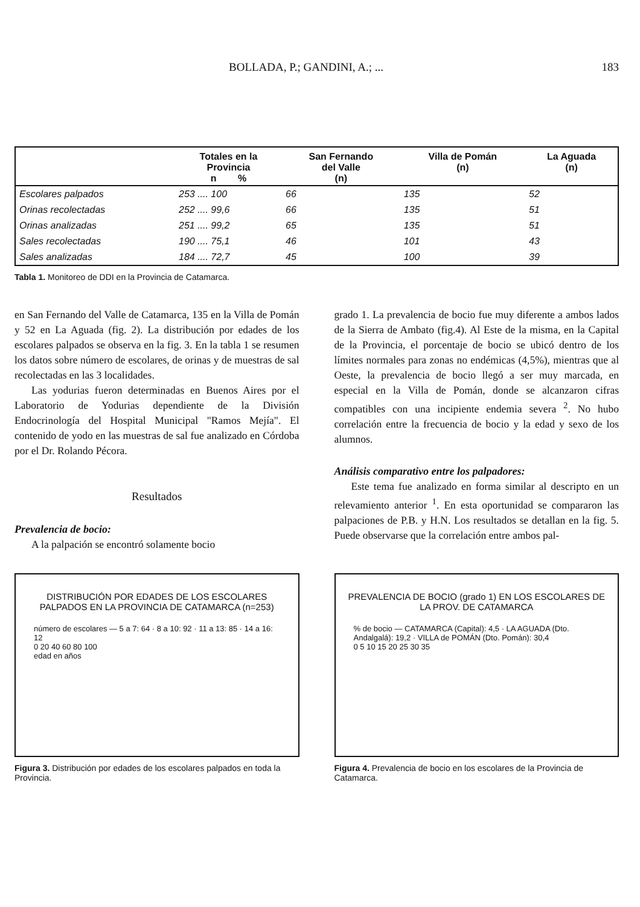BOLLADA, P.; GANDINI, A.; ... 183
| | Totales en la Provincia n % | San Fernando del Valle (n) | Villa de Pomán (n) | La Aguada (n) |
| --- | --- | --- | --- | --- |
| Escolares palpados | 253 .... 100 | 66 | 135 | 52 |
| Orinas recolectadas | 252 .... 99,6 | 66 | 135 | 51 |
| Orinas analizadas | 251 .... 99,2 | 65 | 135 | 51 |
| Sales recolectadas | 190 .... 75,1 | 46 | 101 | 43 |
| Sales analizadas | 184 .... 72,7 | 45 | 100 | 39 |
Tabla 1. Monitoreo de DDI en la Provincia de Catamarca.
en San Fernando del Valle de Catamarca, 135 en la Villa de Pomán y 52 en La Aguada (fig. 2). La distribución por edades de los escolares palpados se observa en la fig. 3. En la tabla 1 se resumen los datos sobre número de escolares, de orinas y de muestras de sal recolectadas en las 3 localidades.
Las yodurias fueron determinadas en Buenos Aires por el Laboratorio de Yodurias dependiente de la División Endocrinología del Hospital Municipal "Ramos Mejía". El contenido de yodo en las muestras de sal fue analizado en Córdoba por el Dr. Rolando Pécora.
Resultados
Prevalencia de bocio:
A la palpación se encontró solamente bocio
grado 1. La prevalencia de bocio fue muy diferente a ambos lados de la Sierra de Ambato (fig.4). Al Este de la misma, en la Capital de la Provincia, el porcentaje de bocio se ubicó dentro de los límites normales para zonas no endémicas (4,5%), mientras que al Oeste, la prevalencia de bocio llegó a ser muy marcada, en especial en la Villa de Pomán, donde se alcanzaron cifras compatibles con una incipiente endemia severa <sup>2</sup>. No hubo correlación entre la frecuencia de bocio y la edad y sexo de los alumnos.
Análisis comparativo entre los palpadores:
Este tema fue analizado en forma similar al descripto en un relevamiento anterior <sup>1</sup>. En esta oportunidad se compararon las palpaciones de P.B. y H.N. Los resultados se detallan en la fig. 5. Puede observarse que la correlación entre ambos pal-
DISTRIBUCIÓN POR EDADES DE LOS ESCOLARES PALPADOS EN LA PROVINCIA DE CATAMARCA (n=253)
número de escolares — 5 a 7: 64 · 8 a 10: 92 · 11 a 13: 85 · 14 a 16: 12
0 20 40 60 80 100
edad en años
Figura 3. Distribución por edades de los escolares palpados en toda la Provincia.
PREVALENCIA DE BOCIO (grado 1) EN LOS ESCOLARES DE LA PROV. DE CATAMARCA
% de bocio — CATAMARCA (Capital): 4,5 · LA AGUADA (Dto. Andalgalá): 19,2 · VILLA de POMÁN (Dto. Pomán): 30,4
0 5 10 15 20 25 30 35
Figura 4. Prevalencia de bocio en los escolares de la Provincia de Catamarca.